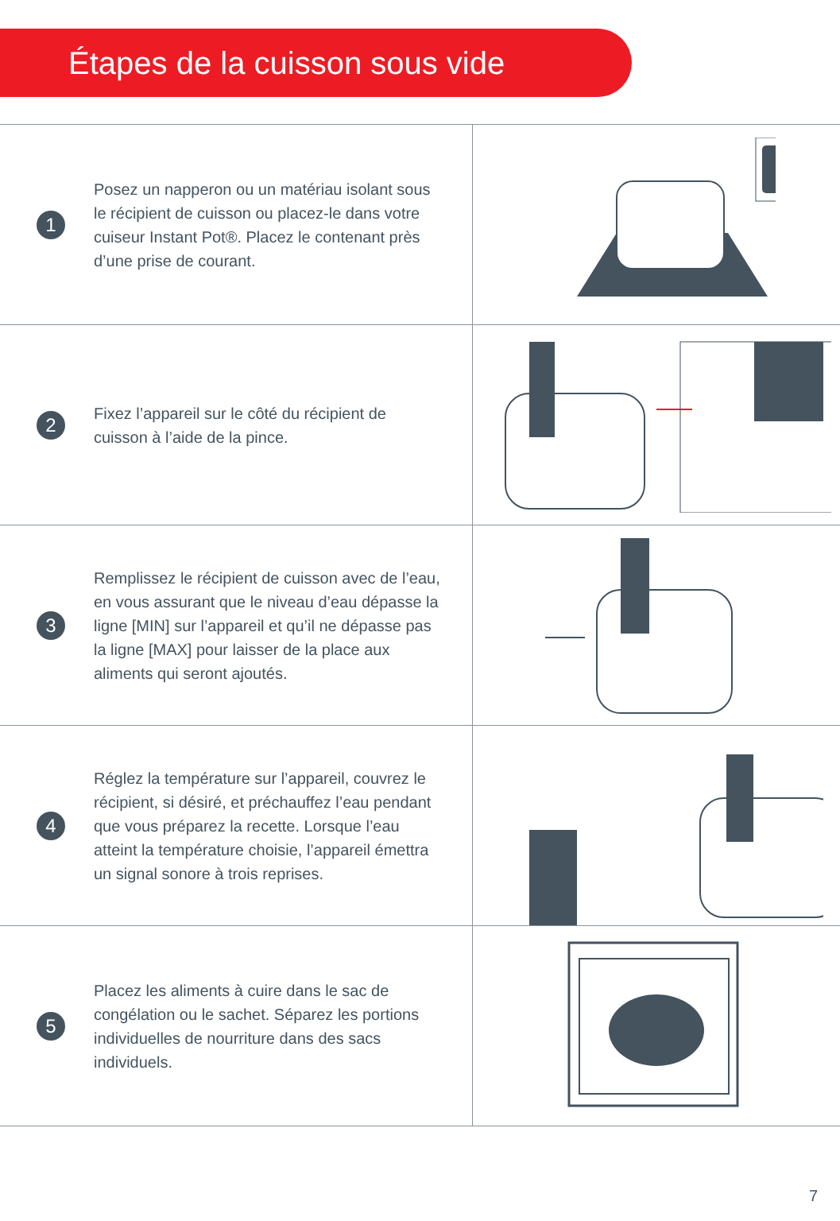Étapes de la cuisson sous vide
1
Posez un napperon ou un matériau isolant sous le récipient de cuisson ou placez-le dans votre cuiseur Instant Pot®. Placez le contenant près d’une prise de courant.
2
Fixez l’appareil sur le côté du récipient de cuisson à l’aide de la pince.
3
Remplissez le récipient de cuisson avec de l’eau, en vous assurant que le niveau d’eau dépasse la ligne [MIN] sur l’appareil et qu’il ne dépasse pas la ligne [MAX] pour laisser de la place aux aliments qui seront ajoutés.
4
Réglez la température sur l’appareil, couvrez le récipient, si désiré, et préchauffez l’eau pendant que vous préparez la recette. Lorsque l’eau atteint la température choisie, l’appareil émettra un signal sonore à trois reprises.
5
Placez les aliments à cuire dans le sac de congélation ou le sachet. Séparez les portions individuelles de nourriture dans des sacs individuels.
7